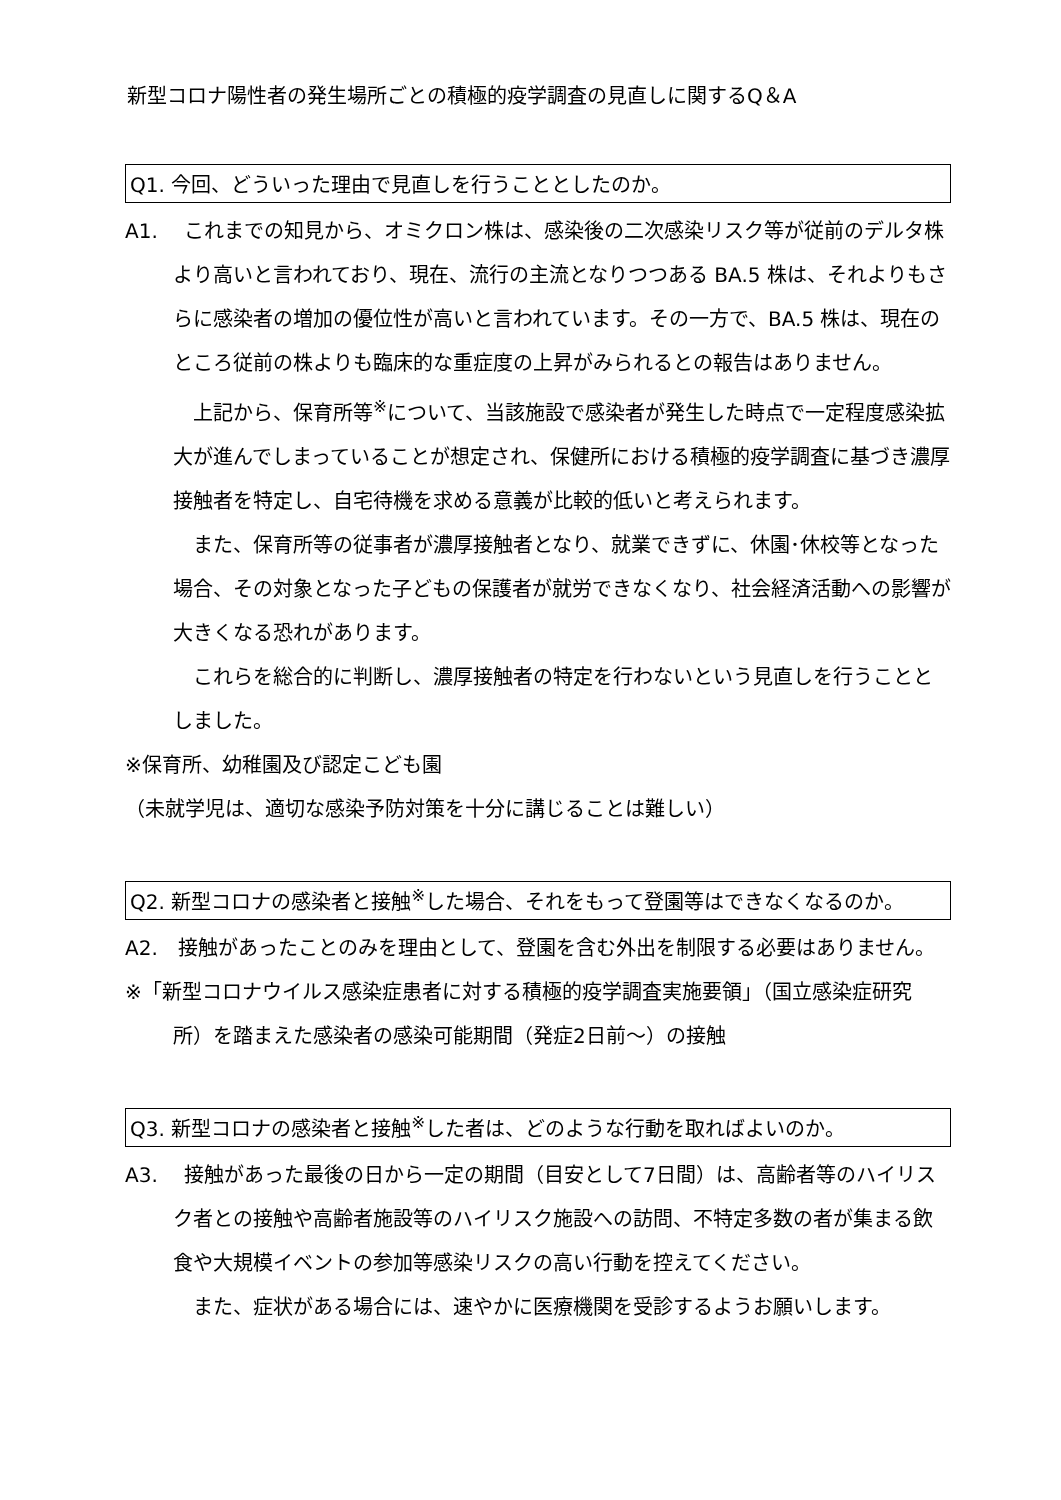新型コロナ陽性者の発生場所ごとの積極的疫学調査の見直しに関するQ＆A
Q1. 今回、どういった理由で見直しを行うこととしたのか。
A1.　 これまでの知見から、オミクロン株は、感染後の二次感染リスク等が従前のデルタ株より高いと言われており、現在、流行の主流となりつつある BA.5 株は、それよりもさらに感染者の増加の優位性が高いと言われています。その一方で、BA.5 株は、現在のところ従前の株よりも臨床的な重症度の上昇がみられるとの報告はありません。
上記から、保育所等<sup>※</sup>について、当該施設で感染者が発生した時点で一定程度感染拡大が進んでしまっていることが想定され、保健所における積極的疫学調査に基づき濃厚接触者を特定し、自宅待機を求める意義が比較的低いと考えられます。
また、保育所等の従事者が濃厚接触者となり、就業できずに、休園･休校等となった場合、その対象となった子どもの保護者が就労できなくなり、社会経済活動への影響が大きくなる恐れがあります。
これらを総合的に判断し、濃厚接触者の特定を行わないという見直しを行うこととしました。
※保育所、幼稚園及び認定こども園
（未就学児は、適切な感染予防対策を十分に講じることは難しい）
Q2. 新型コロナの感染者と接触<sup>※</sup>した場合、それをもって登園等はできなくなるのか。
A2.　接触があったことのみを理由として、登園を含む外出を制限する必要はありません。
※「新型コロナウイルス感染症患者に対する積極的疫学調査実施要領」（国立感染症研究所）を踏まえた感染者の感染可能期間（発症2日前～）の接触
Q3. 新型コロナの感染者と接触<sup>※</sup>した者は、どのような行動を取ればよいのか。
A3.　 接触があった最後の日から一定の期間（目安として7日間）は、高齢者等のハイリスク者との接触や高齢者施設等のハイリスク施設への訪問、不特定多数の者が集まる飲食や大規模イベントの参加等感染リスクの高い行動を控えてください。
また、症状がある場合には、速やかに医療機関を受診するようお願いします。